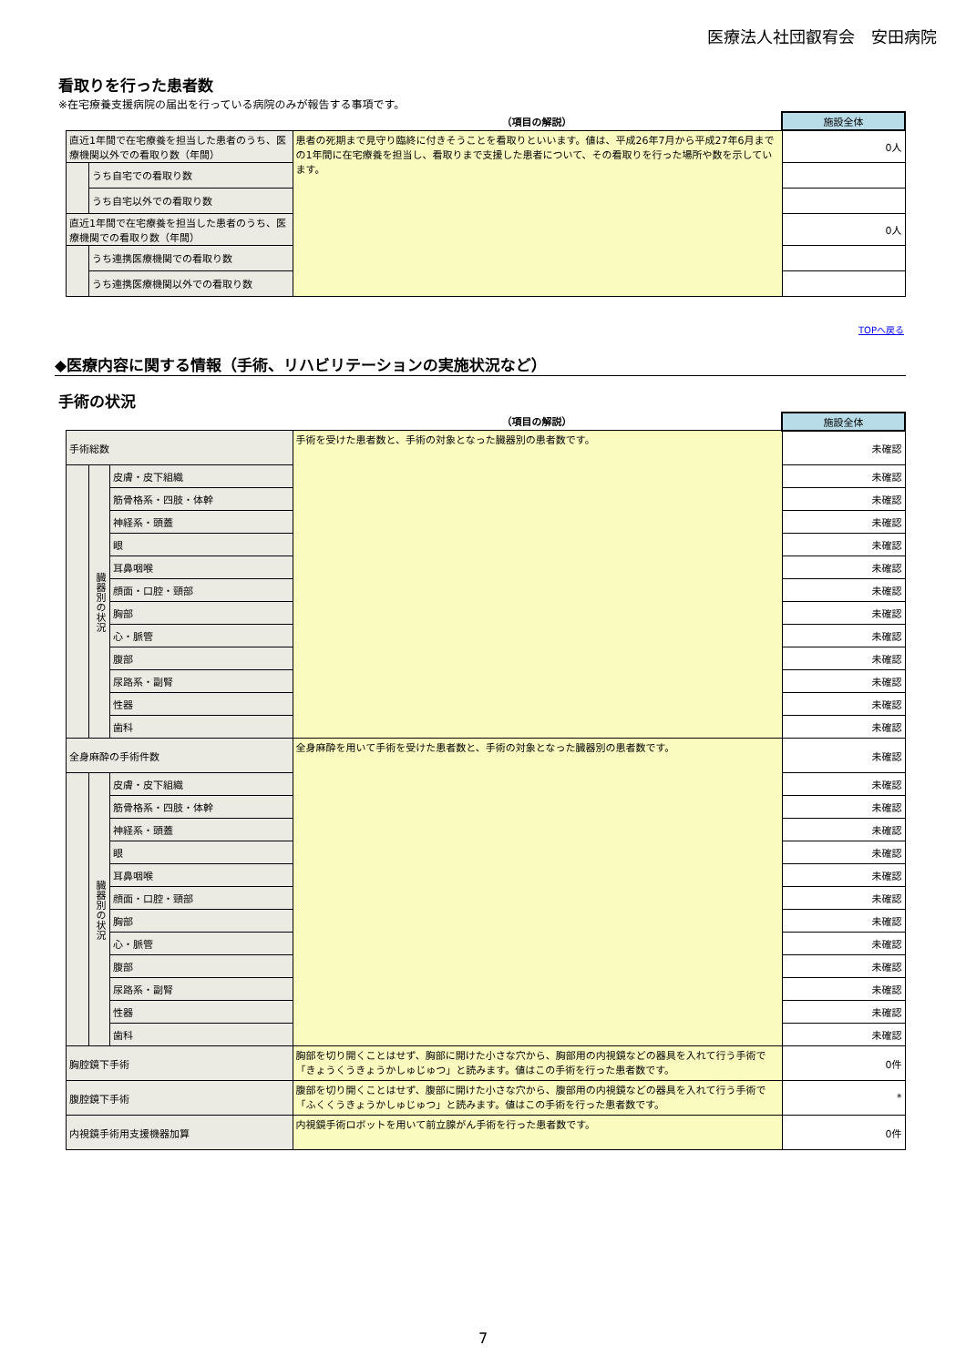医療法人社団叡宥会　安田病院
看取りを行った患者数
※在宅療養支援病院の届出を行っている病院のみが報告する事項です。
| | | （項目の解説） | 施設全体 |
| 直近1年間で在宅療養を担当した患者のうち、医療機関以外での看取り数（年間） | | 患者の死期まで見守り臨終に付きそうことを看取りといいます。値は、平成26年7月から平成27年6月までの1年間に在宅療養を担当し、看取りまで支援した患者について、その看取りを行った場所や数を示しています。 | 0人 |
| | うち自宅での看取り数 | | |
| | うち自宅以外での看取り数 | | |
| 直近1年間で在宅療養を担当した患者のうち、医療機関での看取り数（年間） | | | 0人 |
| | うち連携医療機関での看取り数 | | |
| | うち連携医療機関以外での看取り数 | | |
TOPへ戻る
◆医療内容に関する情報（手術、リハビリテーションの実施状況など）
手術の状況
| | | | （項目の解説） | 施設全体 |
| 手術総数 | | | 手術を受けた患者数と、手術の対象となった臓器別の患者数です。 | 未確認 |
| | 臓器別の状況 | 皮膚・皮下組織 | | 未確認 |
| | | 筋骨格系・四肢・体幹 | | 未確認 |
| | | 神経系・頭蓋 | | 未確認 |
| | | 眼 | | 未確認 |
| | | 耳鼻咽喉 | | 未確認 |
| | | 顔面・口腔・頸部 | | 未確認 |
| | | 胸部 | | 未確認 |
| | | 心・脈管 | | 未確認 |
| | | 腹部 | | 未確認 |
| | | 尿路系・副腎 | | 未確認 |
| | | 性器 | | 未確認 |
| | | 歯科 | | 未確認 |
| 全身麻酔の手術件数 | | | 全身麻酔を用いて手術を受けた患者数と、手術の対象となった臓器別の患者数です。 | 未確認 |
| | 臓器別の状況 | 皮膚・皮下組織 | | 未確認 |
| | | 筋骨格系・四肢・体幹 | | 未確認 |
| | | 神経系・頭蓋 | | 未確認 |
| | | 眼 | | 未確認 |
| | | 耳鼻咽喉 | | 未確認 |
| | | 顔面・口腔・頸部 | | 未確認 |
| | | 胸部 | | 未確認 |
| | | 心・脈管 | | 未確認 |
| | | 腹部 | | 未確認 |
| | | 尿路系・副腎 | | 未確認 |
| | | 性器 | | 未確認 |
| | | 歯科 | | 未確認 |
| 胸腔鏡下手術 | | | 胸部を切り開くことはせず、胸部に開けた小さな穴から、胸部用の内視鏡などの器具を入れて行う手術で「きょうくうきょうかしゅじゅつ」と読みます。値はこの手術を行った患者数です。 | 0件 |
| 腹腔鏡下手術 | | | 腹部を切り開くことはせず、腹部に開けた小さな穴から、腹部用の内視鏡などの器具を入れて行う手術で「ふくくうきょうかしゅじゅつ」と読みます。値はこの手術を行った患者数です。 | * |
| 内視鏡手術用支援機器加算 | | | 内視鏡手術ロボットを用いて前立腺がん手術を行った患者数です。 | 0件 |
7